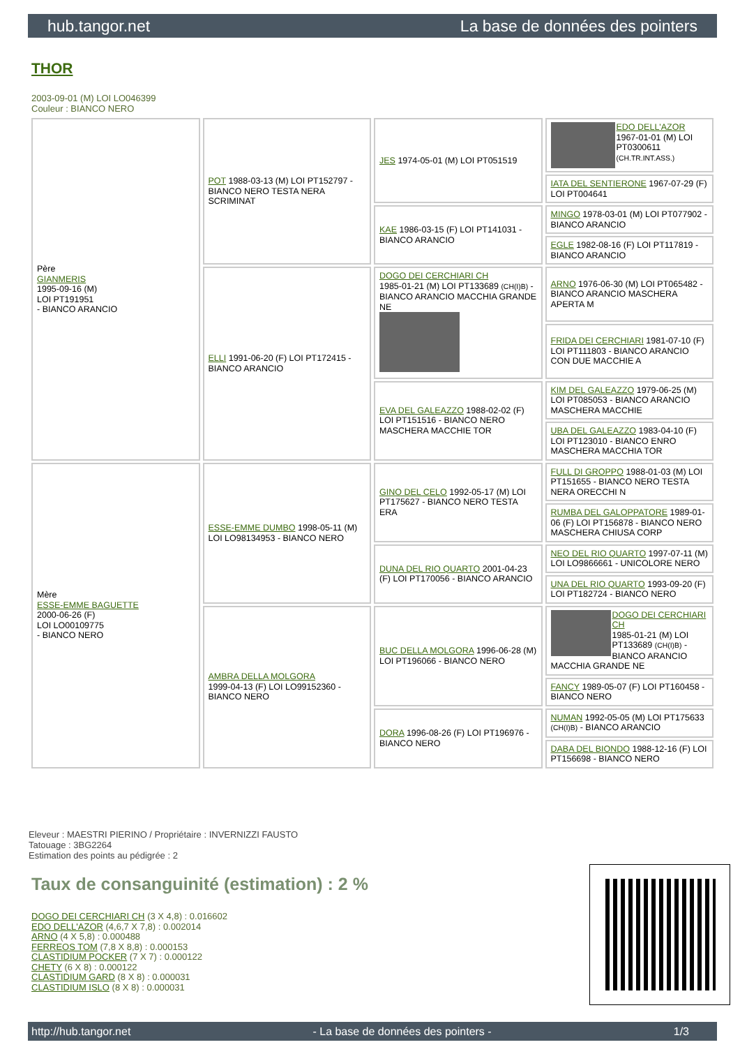hub.tangor.net La base de données des pointers
THOR
2003-09-01 (M) LOI LO046399
Couleur : BIANCO NERO
| Père GIANMERIS 1995-09-16 (M) LOI PT191951 - BIANCO ARANCIO | POT 1988-03-13 (M) LOI PT152797 - BIANCO NERO TESTA NERA SCRIMINAT | JES 1974-05-01 (M) LOI PT051519 | EDO DELL'AZOR 1967-01-01 (M) LOI PT0300611 (CH.TR.INT.ASS.) |
| | | | IATA DEL SENTIERONE 1967-07-29 (F) LOI PT004641 |
| | | KAE 1986-03-15 (F) LOI PT141031 - BIANCO ARANCIO | MINGO 1978-03-01 (M) LOI PT077902 - BIANCO ARANCIO |
| | | | EGLE 1982-08-16 (F) LOI PT117819 - BIANCO ARANCIO |
| | ELLI 1991-06-20 (F) LOI PT172415 - BIANCO ARANCIO | DOGO DEI CERCHIARI CH 1985-01-21 (M) LOI PT133689 (CH(I)B) - BIANCO ARANCIO MACCHIA GRANDE NE | ARNO 1976-06-30 (M) LOI PT065482 - BIANCO ARANCIO MASCHERA APERTA M |
| | | | FRIDA DEI CERCHIARI 1981-07-10 (F) LOI PT111803 - BIANCO ARANCIO CON DUE MACCHIE A |
| | | EVA DEL GALEAZZO 1988-02-02 (F) LOI PT151516 - BIANCO NERO MASCHERA MACCHIE TOR | KIM DEL GALEAZZO 1979-06-25 (M) LOI PT085053 - BIANCO ARANCIO MASCHERA MACCHIE |
| | | | UBA DEL GALEAZZO 1983-04-10 (F) LOI PT123010 - BIANCO ENRO MASCHERA MACCHIA TOR |
| Mère ESSE-EMME BAGUETTE 2000-06-26 (F) LOI LO00109775 - BIANCO NERO | ESSE-EMME DUMBO 1998-05-11 (M) LOI LO98134953 - BIANCO NERO | GINO DEL CELO 1992-05-17 (M) LOI PT175627 - BIANCO NERO TESTA ERA | FULL DI GROPPO 1988-01-03 (M) LOI PT151655 - BIANCO NERO TESTA NERA ORECCHI N |
| | | | RUMBA DEL GALOPPATORE 1989-01-06 (F) LOI PT156878 - BIANCO NERO MASCHERA CHIUSA CORP |
| | | DUNA DEL RIO QUARTO 2001-04-23 (F) LOI PT170056 - BIANCO ARANCIO | NEO DEL RIO QUARTO 1997-07-11 (M) LOI LO9866661 - UNICOLORE NERO |
| | | | UNA DEL RIO QUARTO 1993-09-20 (F) LOI PT182724 - BIANCO NERO |
| | AMBRA DELLA MOLGORA 1999-04-13 (F) LOI LO99152360 - BIANCO NERO | BUC DELLA MOLGORA 1996-06-28 (M) LOI PT196066 - BIANCO NERO | DOGO DEI CERCHIARI CH 1985-01-21 (M) LOI PT133689 (CH(I)B) - BIANCO ARANCIO MACCHIA GRANDE NE |
| | | | FANCY 1989-05-07 (F) LOI PT160458 - BIANCO NERO |
| | | DORA 1996-08-26 (F) LOI PT196976 - BIANCO NERO | NUMAN 1992-05-05 (M) LOI PT175633 (CH(I)B) - BIANCO ARANCIO |
| | | | DABA DEL BIONDO 1988-12-16 (F) LOI PT156698 - BIANCO NERO |
Eleveur : MAESTRI PIERINO / Propriétaire : INVERNIZZI FAUSTO
Tatouage : 3BG2264
Estimation des points au pédigrée : 2
Taux de consanguinité (estimation) : 2 %
DOGO DEI CERCHIARI CH (3 X 4,8) : 0.016602
EDO DELL'AZOR (4,6,7 X 7,8) : 0.002014
ARNO (4 X 5,8) : 0.000488
FERREOS TOM (7,8 X 8,8) : 0.000153
CLASTIDIUM POCKER (7 X 7) : 0.000122
CHETY (6 X 8) : 0.000122
CLASTIDIUM GARD (8 X 8) : 0.000031
CLASTIDIUM ISLO (8 X 8) : 0.000031
http://hub.tangor.net - La base de données des pointers - 1/3